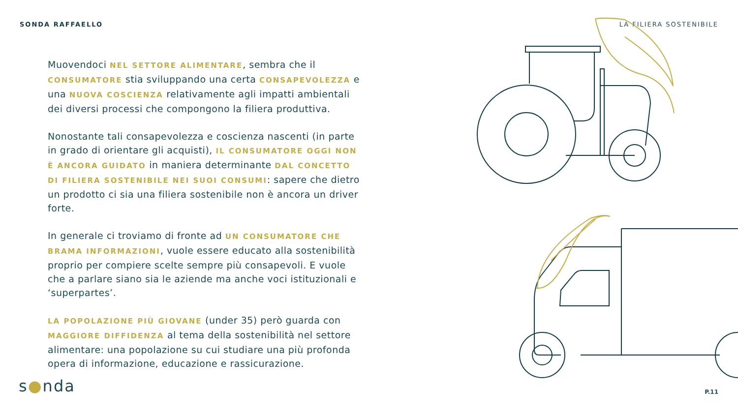SONDA RAFFAELLO LA FILIERA SOSTENIBILE
Muovendoci NEL SETTORE ALIMENTARE, sembra che il CONSUMATORE stia sviluppando una certa CONSAPEVOLEZZA e una NUOVA COSCIENZA relativamente agli impatti ambientali dei diversi processi che compongono la filiera produttiva.
Nonostante tali consapevolezza e coscienza nascenti (in parte in grado di orientare gli acquisti), IL CONSUMATORE OGGI NON È ANCORA GUIDATO in maniera determinante DAL CONCETTO DI FILIERA SOSTENIBILE NEI SUOI CONSUMI: sapere che dietro un prodotto ci sia una filiera sostenibile non è ancora un driver forte.
In generale ci troviamo di fronte ad UN CONSUMATORE CHE BRAMA INFORMAZIONI, vuole essere educato alla sostenibilità proprio per compiere scelte sempre più consapevoli. E vuole che a parlare siano sia le aziende ma anche voci istituzionali e ‘superpartes’.
LA POPOLAZIONE PIÙ GIOVANE (under 35) però guarda con MAGGIORE DIFFIDENZA al tema della sostenibilità nel settore alimentare: una popolazione su cui studiare una più profonda opera di informazione, educazione e rassicurazione.
s●nda P.11